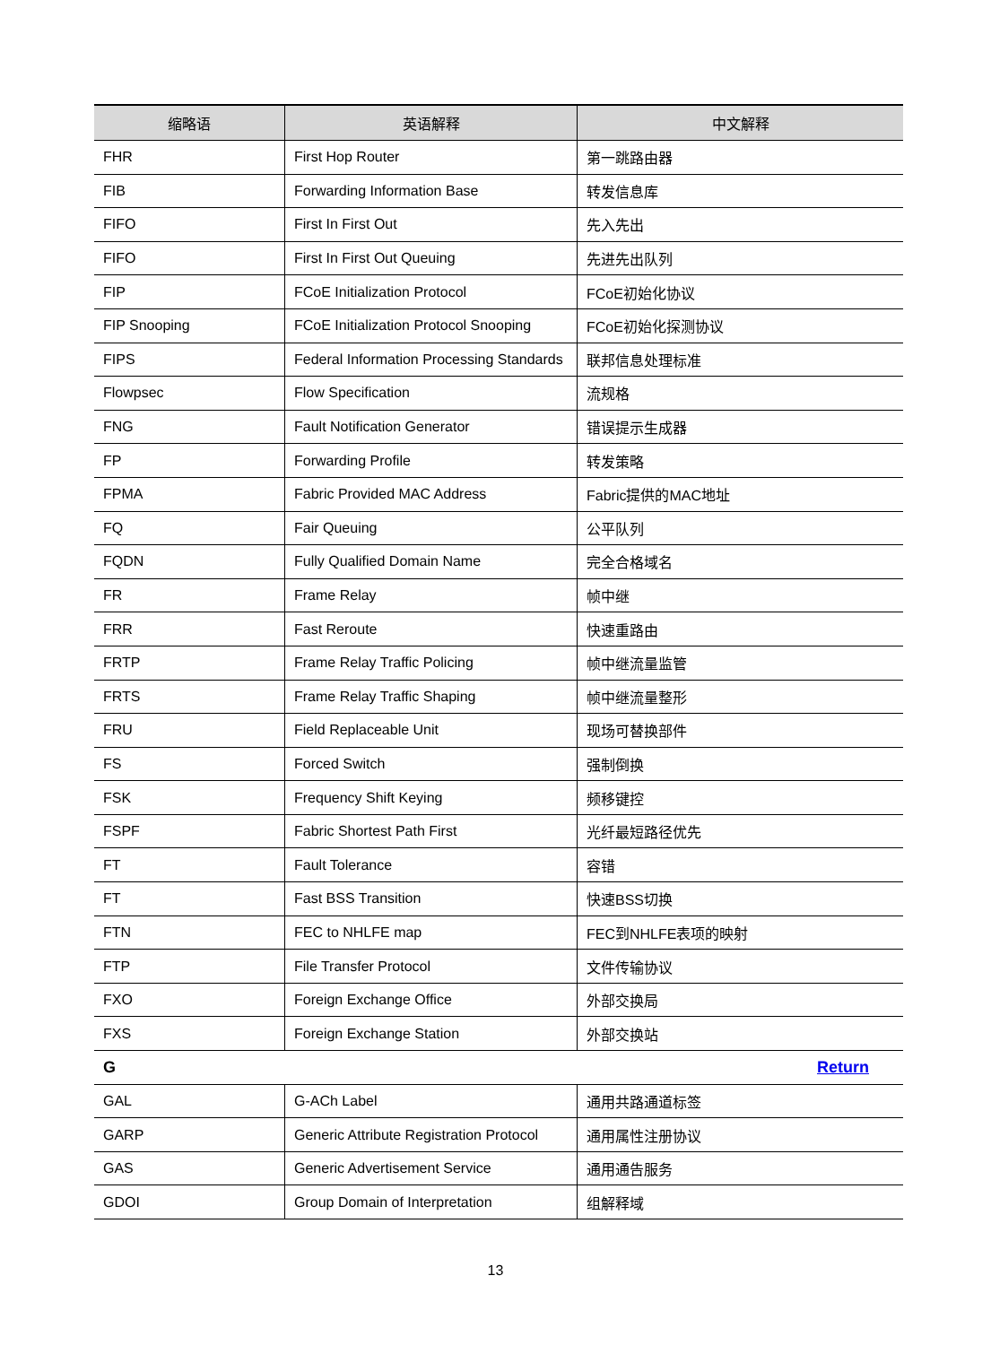| 缩略语 | 英语解释 | 中文解释 |
| --- | --- | --- |
| FHR | First Hop Router | 第一跳路由器 |
| FIB | Forwarding Information Base | 转发信息库 |
| FIFO | First In First Out | 先入先出 |
| FIFO | First In First Out Queuing | 先进先出队列 |
| FIP | FCoE Initialization Protocol | FCoE初始化协议 |
| FIP Snooping | FCoE Initialization Protocol Snooping | FCoE初始化探测协议 |
| FIPS | Federal Information Processing Standards | 联邦信息处理标准 |
| Flowpsec | Flow Specification | 流规格 |
| FNG | Fault Notification Generator | 错误提示生成器 |
| FP | Forwarding Profile | 转发策略 |
| FPMA | Fabric Provided MAC Address | Fabric提供的MAC地址 |
| FQ | Fair Queuing | 公平队列 |
| FQDN | Fully Qualified Domain Name | 完全合格域名 |
| FR | Frame Relay | 帧中继 |
| FRR | Fast Reroute | 快速重路由 |
| FRTP | Frame Relay Traffic Policing | 帧中继流量监管 |
| FRTS | Frame Relay Traffic Shaping | 帧中继流量整形 |
| FRU | Field Replaceable Unit | 现场可替换部件 |
| FS | Forced Switch | 强制倒换 |
| FSK | Frequency Shift Keying | 频移键控 |
| FSPF | Fabric Shortest Path First | 光纤最短路径优先 |
| FT | Fault Tolerance | 容错 |
| FT | Fast BSS Transition | 快速BSS切换 |
| FTN | FEC to NHLFE map | FEC到NHLFE表项的映射 |
| FTP | File Transfer Protocol | 文件传输协议 |
| FXO | Foreign Exchange Office | 外部交换局 |
| FXS | Foreign Exchange Station | 外部交换站 |
| G | | Return |
| GAL | G-ACh Label | 通用共路通道标签 |
| GARP | Generic Attribute Registration Protocol | 通用属性注册协议 |
| GAS | Generic Advertisement Service | 通用通告服务 |
| GDOI | Group Domain of Interpretation | 组解释域 |
13